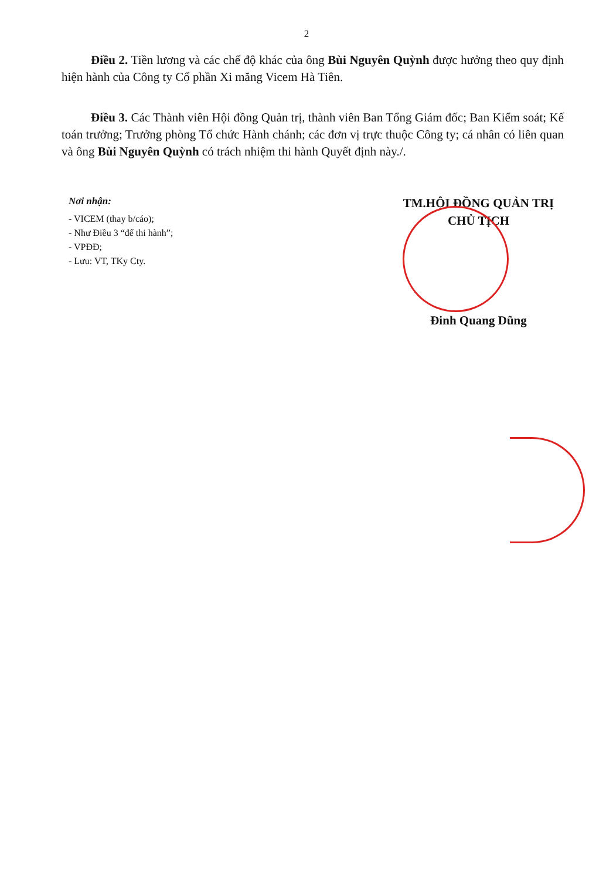2
Điều 2. Tiền lương và các chế độ khác của ông Bùi Nguyên Quỳnh được hưởng theo quy định hiện hành của Công ty Cổ phần Xi măng Vicem Hà Tiên.
Điều 3. Các Thành viên Hội đồng Quản trị, thành viên Ban Tổng Giám đốc; Ban Kiểm soát; Kế toán trưởng; Trưởng phòng Tổ chức Hành chánh; các đơn vị trực thuộc Công ty; cá nhân có liên quan và ông Bùi Nguyên Quỳnh có trách nhiệm thi hành Quyết định này./.
Nơi nhận:
- VICEM (thay b/cáo);
- Như Điều 3 “để thi hành”;
- VPĐĐ;
- Lưu: VT, TKy Cty.
TM.HỘI ĐỒNG QUẢN TRỊ
CHỦ TỊCH
Đinh Quang Dũng